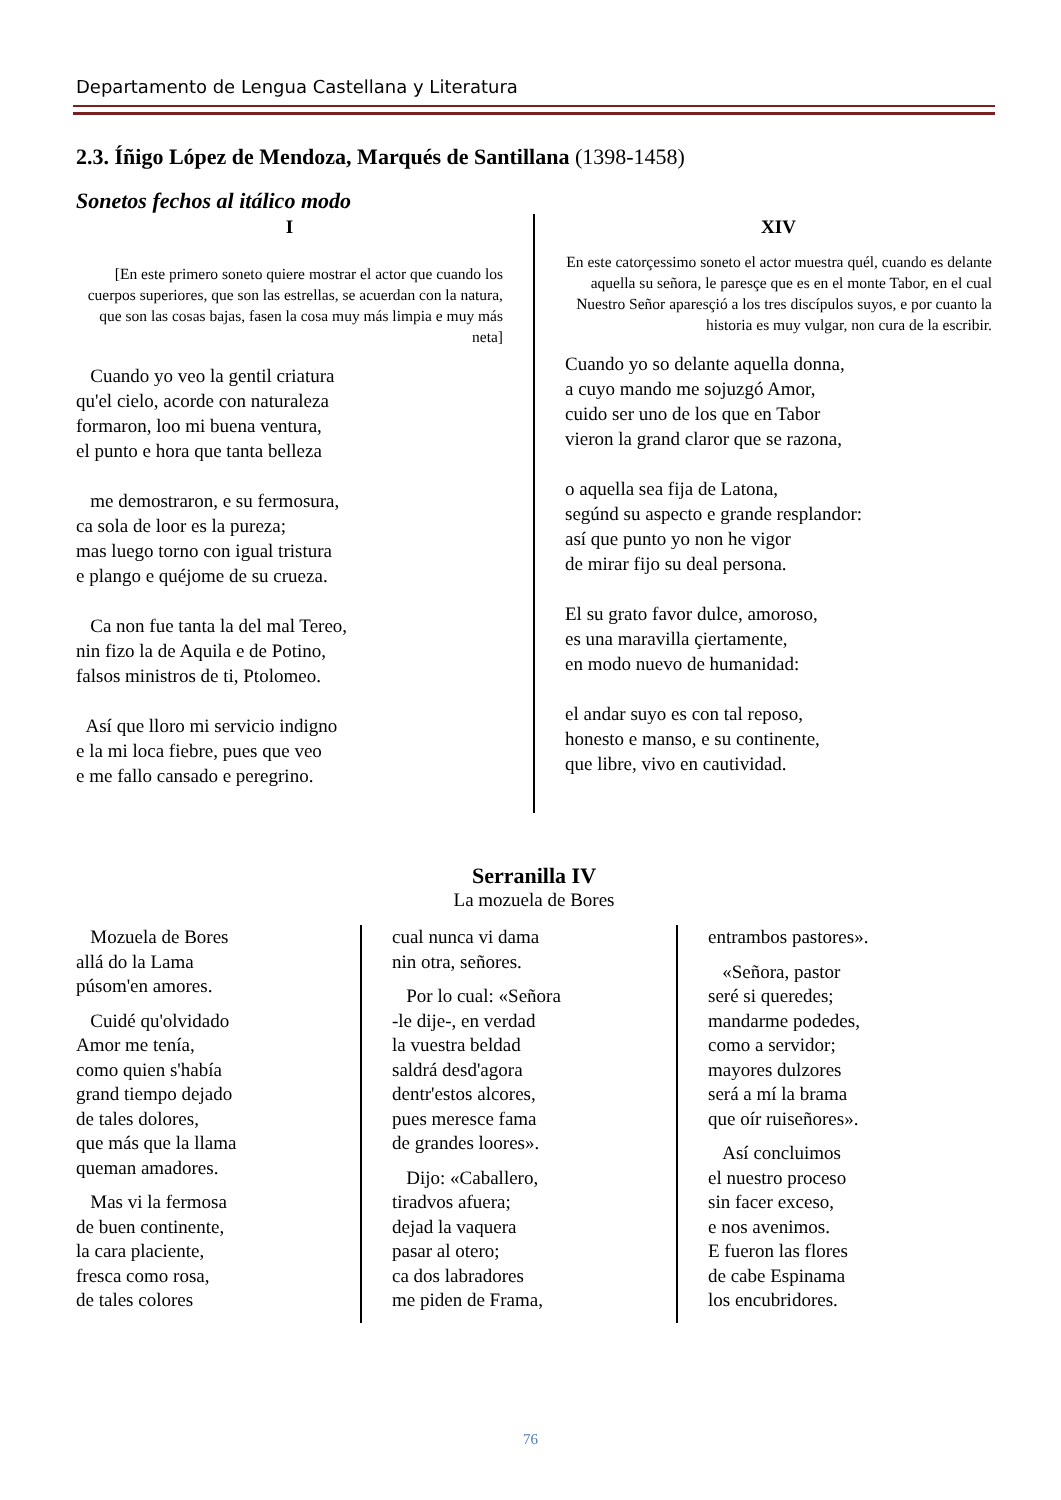Departamento de Lengua Castellana y Literatura
2.3. Íñigo López de Mendoza, Marqués de Santillana (1398-1458)
Sonetos fechos al itálico modo
I
[En este primero soneto quiere mostrar el actor que cuando los cuerpos superiores, que son las estrellas, se acuerdan con la natura, que son las cosas bajas, fasen la cosa muy más limpia e muy más neta]
Cuando yo veo la gentil criatura
qu'el cielo, acorde con naturaleza
formaron, loo mi buena ventura,
el punto e hora que tanta belleza
me demostraron, e su fermosura,
ca sola de loor es la pureza;
mas luego torno con igual tristura
e plango e quéjome de su crueza.
Ca non fue tanta la del mal Tereo,
nin fizo la de Aquila e de Potino,
falsos ministros de ti, Ptolomeo.
Así que lloro mi servicio indigno
e la mi loca fiebre, pues que veo
e me fallo cansado e peregrino.
XIV
En este catorçessimo soneto el actor muestra quél, cuando es delante aquella su señora, le paresçe que es en el monte Tabor, en el cual Nuestro Señor aparesçió a los tres discípulos suyos, e por cuanto la historia es muy vulgar, non cura de la escribir.
Cuando yo so delante aquella donna,
a cuyo mando me sojuzgó Amor,
cuido ser uno de los que en Tabor
vieron la grand claror que se razona,
o aquella sea fija de Latona,
segúnd su aspecto e grande resplandor:
así que punto yo non he vigor
de mirar fijo su deal persona.
El su grato favor dulce, amoroso,
es una maravilla çiertamente,
en modo nuevo de humanidad:
el andar suyo es con tal reposo,
honesto e manso, e su continente,
que libre, vivo en cautividad.
Serranilla IV
La mozuela de Bores
Mozuela de Bores
allá do la Lama
púsom'en amores.
Cuidé qu'olvidado
Amor me tenía,
como quien s'había
grand tiempo dejado
de tales dolores,
que más que la llama
queman amadores.
Mas vi la fermosa
de buen continente,
la cara placiente,
fresca como rosa,
de tales colores
cual nunca vi dama
nin otra, señores.
Por lo cual: «Señora
-le dije-, en verdad
la vuestra beldad
saldrá desd'agora
dentr'estos alcores,
pues meresce fama
de grandes loores».
Dijo: «Caballero,
tiradvos afuera;
dejad la vaquera
pasar al otero;
ca dos labradores
me piden de Frama,
entrambos pastores».
«Señora, pastor
seré si queredes;
mandarme podedes,
como a servidor;
mayores dulzores
será a mí la brama
que oír ruiseñores».
Así concluimos
el nuestro proceso
sin facer exceso,
e nos avenimos.
E fueron las flores
de cabe Espinama
los encubridores.
76